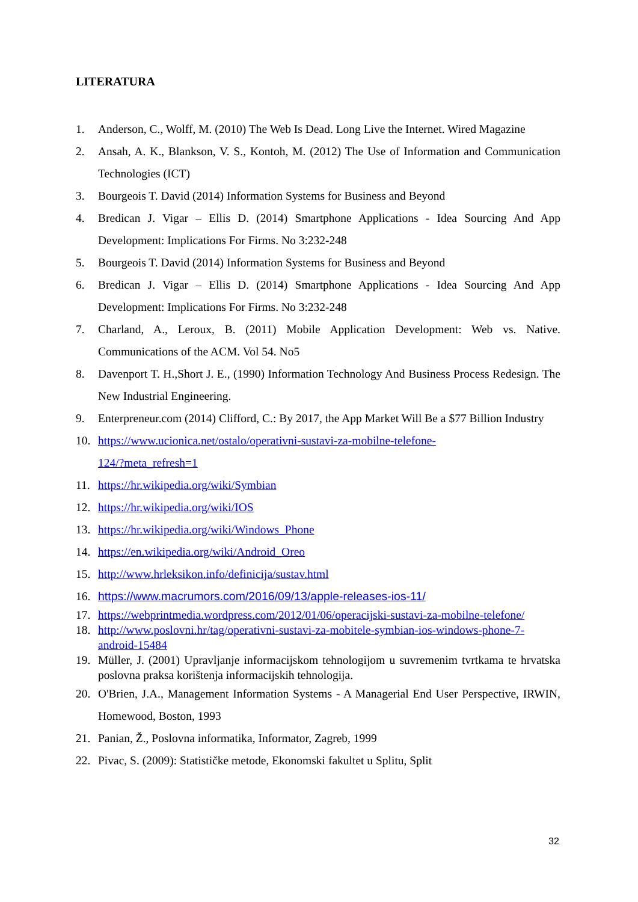LITERATURA
1. Anderson, C., Wolff, M. (2010) The Web Is Dead. Long Live the Internet. Wired Magazine
2. Ansah, A. K., Blankson, V. S., Kontoh, M. (2012) The Use of Information and Communication Technologies (ICT)
3. Bourgeois T. David (2014) Information Systems for Business and Beyond
4. Bredican J. Vigar – Ellis D. (2014) Smartphone Applications - Idea Sourcing And App Development: Implications For Firms. No 3:232-248
5. Bourgeois T. David (2014) Information Systems for Business and Beyond
6. Bredican J. Vigar – Ellis D. (2014) Smartphone Applications - Idea Sourcing And App Development: Implications For Firms. No 3:232-248
7. Charland, A., Leroux, B. (2011) Mobile Application Development: Web vs. Native. Communications of the ACM. Vol 54. No5
8. Davenport T. H.,Short J. E., (1990) Information Technology And Business Process Redesign. The New Industrial Engineering.
9. Enterpreneur.com (2014) Clifford, C.: By 2017, the App Market Will Be a $77 Billion Industry
10. https://www.ucionica.net/ostalo/operativni-sustavi-za-mobilne-telefone-
124/?meta_refresh=1
11. https://hr.wikipedia.org/wiki/Symbian
12. https://hr.wikipedia.org/wiki/IOS
13. https://hr.wikipedia.org/wiki/Windows_Phone
14. https://en.wikipedia.org/wiki/Android_Oreo
15. http://www.hrleksikon.info/definicija/sustav.html
16. https://www.macrumors.com/2016/09/13/apple-releases-ios-11/
17. https://webprintmedia.wordpress.com/2012/01/06/operacijski-sustavi-za-mobilne-telefone/
18. http://www.poslovni.hr/tag/operativni-sustavi-za-mobitele-symbian-ios-windows-phone-7-android-15484
19. Müller, J. (2001) Upravljanje informacijskom tehnologijom u suvremenim tvrtkama te hrvatska poslovna praksa korištenja informacijskih tehnologija.
20. O'Brien, J.A., Management Information Systems - A Managerial End User Perspective, IRWIN, Homewood, Boston, 1993
21. Panian, Ž., Poslovna informatika, Informator, Zagreb, 1999
22. Pivac, S. (2009): Statističke metode, Ekonomski fakultet u Splitu, Split
32